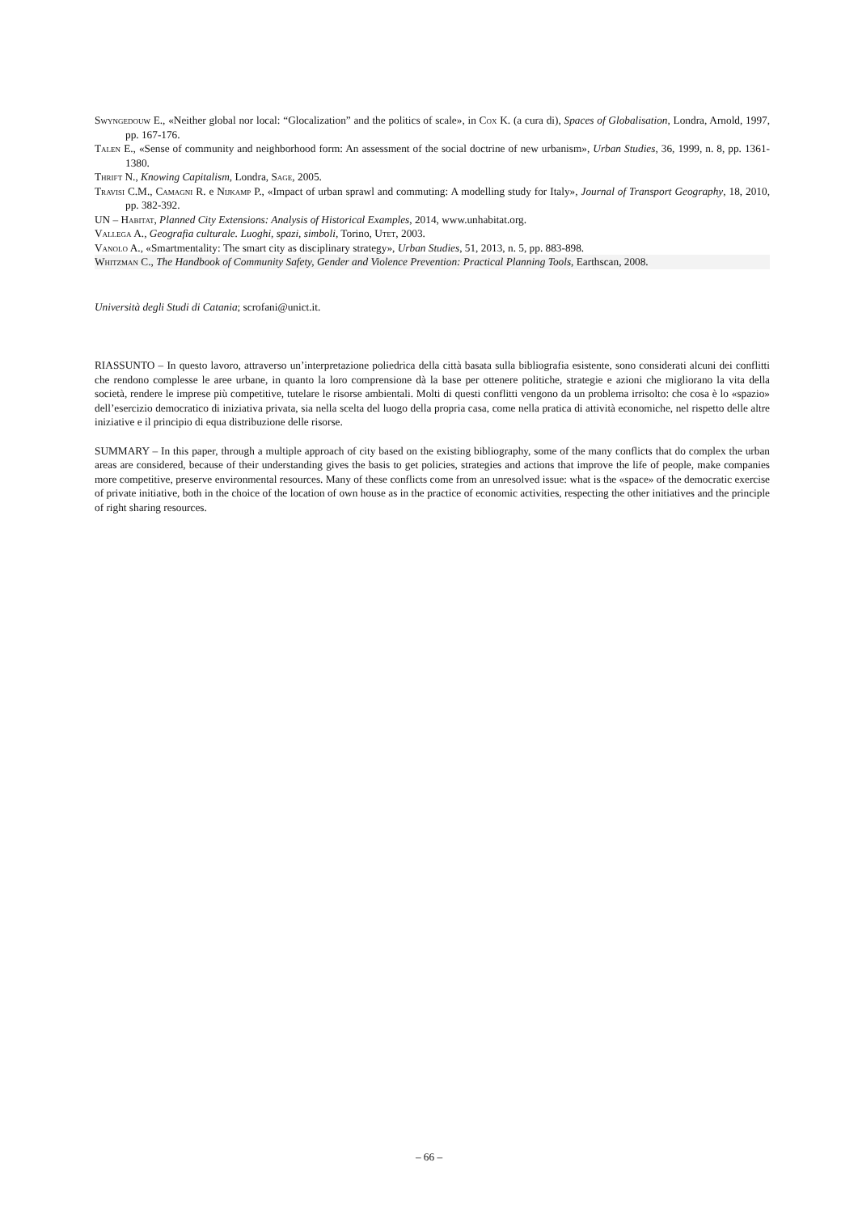Swyngedouw E., «Neither global nor local: “Glocalization” and the politics of scale», in Cox K. (a cura di), Spaces of Globalisation, Londra, Arnold, 1997, pp. 167-176.
Talen E., «Sense of community and neighborhood form: An assessment of the social doctrine of new urbanism», Urban Studies, 36, 1999, n. 8, pp. 1361-1380.
Thrift N., Knowing Capitalism, Londra, Sage, 2005.
Travisi C.M., Camagni R. e Nijkamp P., «Impact of urban sprawl and commuting: A modelling study for Italy», Journal of Transport Geography, 18, 2010, pp. 382-392.
UN – Habitat, Planned City Extensions: Analysis of Historical Examples, 2014, www.unhabitat.org.
Vallega A., Geografia culturale. Luoghi, spazi, simboli, Torino, Utet, 2003.
Vanolo A., «Smartmentality: The smart city as disciplinary strategy», Urban Studies, 51, 2013, n. 5, pp. 883-898.
Whitzman C., The Handbook of Community Safety, Gender and Violence Prevention: Practical Planning Tools, Earthscan, 2008.
Università degli Studi di Catania; scrofani@unict.it.
RIASSUNTO – In questo lavoro, attraverso un’interpretazione poliedrica della città basata sulla bibliografia esistente, sono considerati alcuni dei conflitti che rendono complesse le aree urbane, in quanto la loro comprensione dà la base per ottenere politiche, strategie e azioni che migliorano la vita della società, rendere le imprese più competitive, tutelare le risorse ambientali. Molti di questi conflitti vengono da un problema irrisolto: che cosa è lo «spazio» dell’esercizio democratico di iniziativa privata, sia nella scelta del luogo della propria casa, come nella pratica di attività economiche, nel rispetto delle altre iniziative e il principio di equa distribuzione delle risorse.
SUMMARY – In this paper, through a multiple approach of city based on the existing bibliography, some of the many conflicts that do complex the urban areas are considered, because of their understanding gives the basis to get policies, strategies and actions that improve the life of people, make companies more competitive, preserve environmental resources. Many of these conflicts come from an unresolved issue: what is the «space» of the democratic exercise of private initiative, both in the choice of the location of own house as in the practice of economic activities, respecting the other initiatives and the principle of right sharing resources.
– 66 –